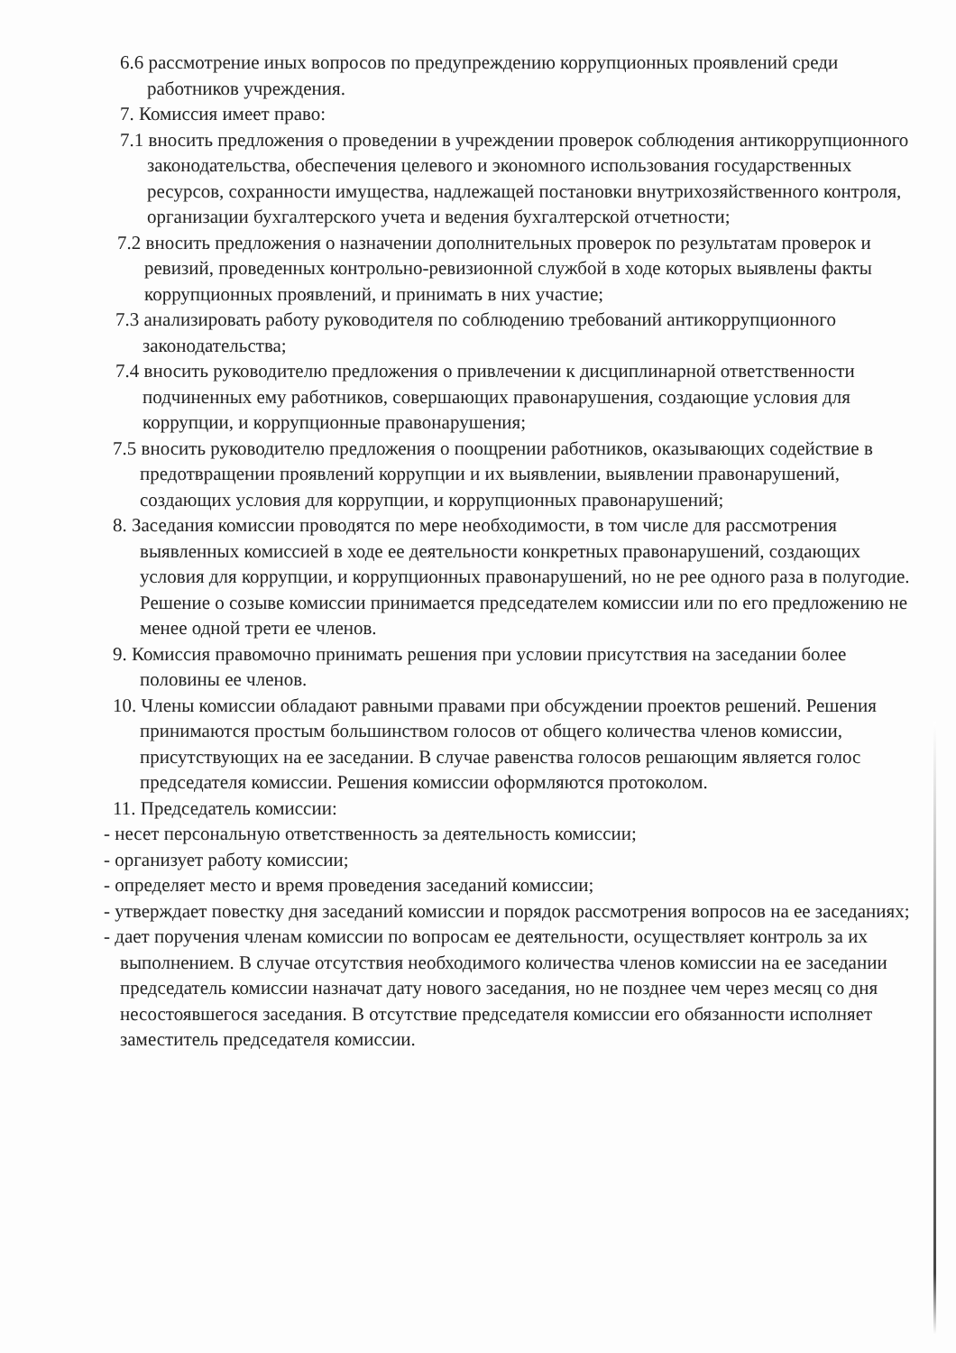6.6 рассмотрение иных вопросов по предупреждению коррупционных проявлений среди работников учреждения.
7. Комиссия имеет право:
7.1 вносить предложения о проведении в учреждении проверок соблюдения антикоррупционного законодательства, обеспечения целевого и экономного использования государственных ресурсов, сохранности имущества, надлежащей постановки внутрихозяйственного контроля, организации бухгалтерского учета и ведения бухгалтерской отчетности;
7.2 вносить предложения о назначении дополнительных проверок по результатам проверок и ревизий, проведенных контрольно-ревизионной службой в ходе которых выявлены факты коррупционных проявлений, и принимать в них участие;
7.3 анализировать работу руководителя по соблюдению требований антикоррупционного законодательства;
7.4 вносить руководителю предложения о привлечении к дисциплинарной ответственности подчиненных ему работников, совершающих правонарушения, создающие условия для коррупции, и коррупционные правонарушения;
7.5 вносить руководителю предложения о поощрении работников, оказывающих содействие в предотвращении проявлений коррупции и их выявлении, выявлении правонарушений, создающих условия для коррупции, и коррупционных правонарушений;
8. Заседания комиссии проводятся по мере необходимости, в том числе для рассмотрения выявленных комиссией в ходе ее деятельности конкретных правонарушений, создающих условия для коррупции, и коррупционных правонарушений, но не рее одного раза в полугодие. Решение о созыве комиссии принимается председателем комиссии или по его предложению не менее одной трети ее членов.
9. Комиссия правомочно принимать решения при условии присутствия на заседании более половины ее членов.
10. Члены комиссии обладают равными правами при обсуждении проектов решений. Решения принимаются простым большинством голосов от общего количества членов комиссии, присутствующих на ее заседании. В случае равенства голосов решающим является голос председателя комиссии. Решения комиссии оформляются протоколом.
11. Председатель комиссии:
- несет персональную ответственность за деятельность комиссии;
- организует работу комиссии;
- определяет место и время проведения заседаний комиссии;
- утверждает повестку дня заседаний комиссии и порядок рассмотрения вопросов на ее заседаниях;
- дает поручения членам комиссии по вопросам ее деятельности, осуществляет контроль за их выполнением. В случае отсутствия необходимого количества членов комиссии на ее заседании председатель комиссии назначат дату нового заседания, но не позднее чем через месяц со дня несостоявшегося заседания. В отсутствие председателя комиссии его обязанности исполняет заместитель председателя комиссии.